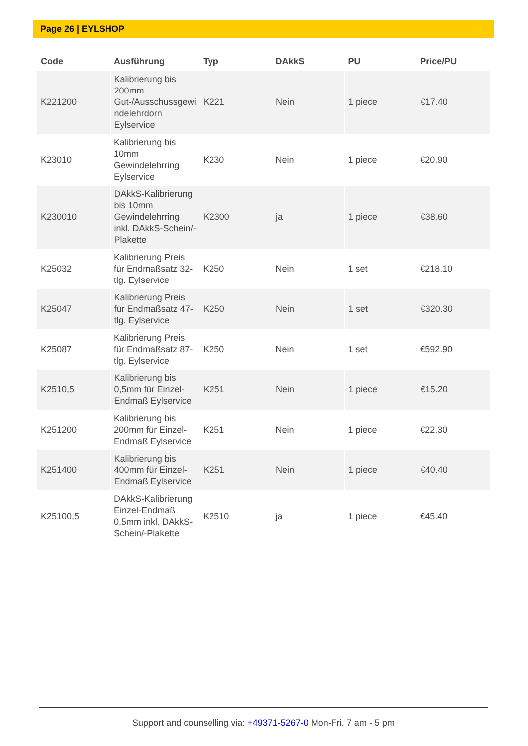Page 26 | EYLSHOP
| Code | Ausführung | Typ | DAkkS | PU | Price/PU |
| --- | --- | --- | --- | --- | --- |
| K221200 | Kalibrierung bis 200mm Gut-/Ausschussgewi ndelehrdorn Eylservice | K221 | Nein | 1 piece | €17.40 |
| K23010 | Kalibrierung bis 10mm Gewindelehrring Eylservice | K230 | Nein | 1 piece | €20.90 |
| K230010 | DAkkS-Kalibrierung bis 10mm Gewindelehrring inkl. DAkkS-Schein/-Plakette | K2300 | ja | 1 piece | €38.60 |
| K25032 | Kalibrierung Preis für Endmaßsatz 32-tlg. Eylservice | K250 | Nein | 1 set | €218.10 |
| K25047 | Kalibrierung Preis für Endmaßsatz 47-tlg. Eylservice | K250 | Nein | 1 set | €320.30 |
| K25087 | Kalibrierung Preis für Endmaßsatz 87-tlg. Eylservice | K250 | Nein | 1 set | €592.90 |
| K2510,5 | Kalibrierung bis 0,5mm für Einzel-Endmaß Eylservice | K251 | Nein | 1 piece | €15.20 |
| K251200 | Kalibrierung bis 200mm für Einzel-Endmaß Eylservice | K251 | Nein | 1 piece | €22.30 |
| K251400 | Kalibrierung bis 400mm für Einzel-Endmaß Eylservice | K251 | Nein | 1 piece | €40.40 |
| K25100,5 | DAkkS-Kalibrierung Einzel-Endmaß 0,5mm inkl. DAkkS-Schein/-Plakette | K2510 | ja | 1 piece | €45.40 |
Support and counselling via: +49371-5267-0 Mon-Fri, 7 am - 5 pm